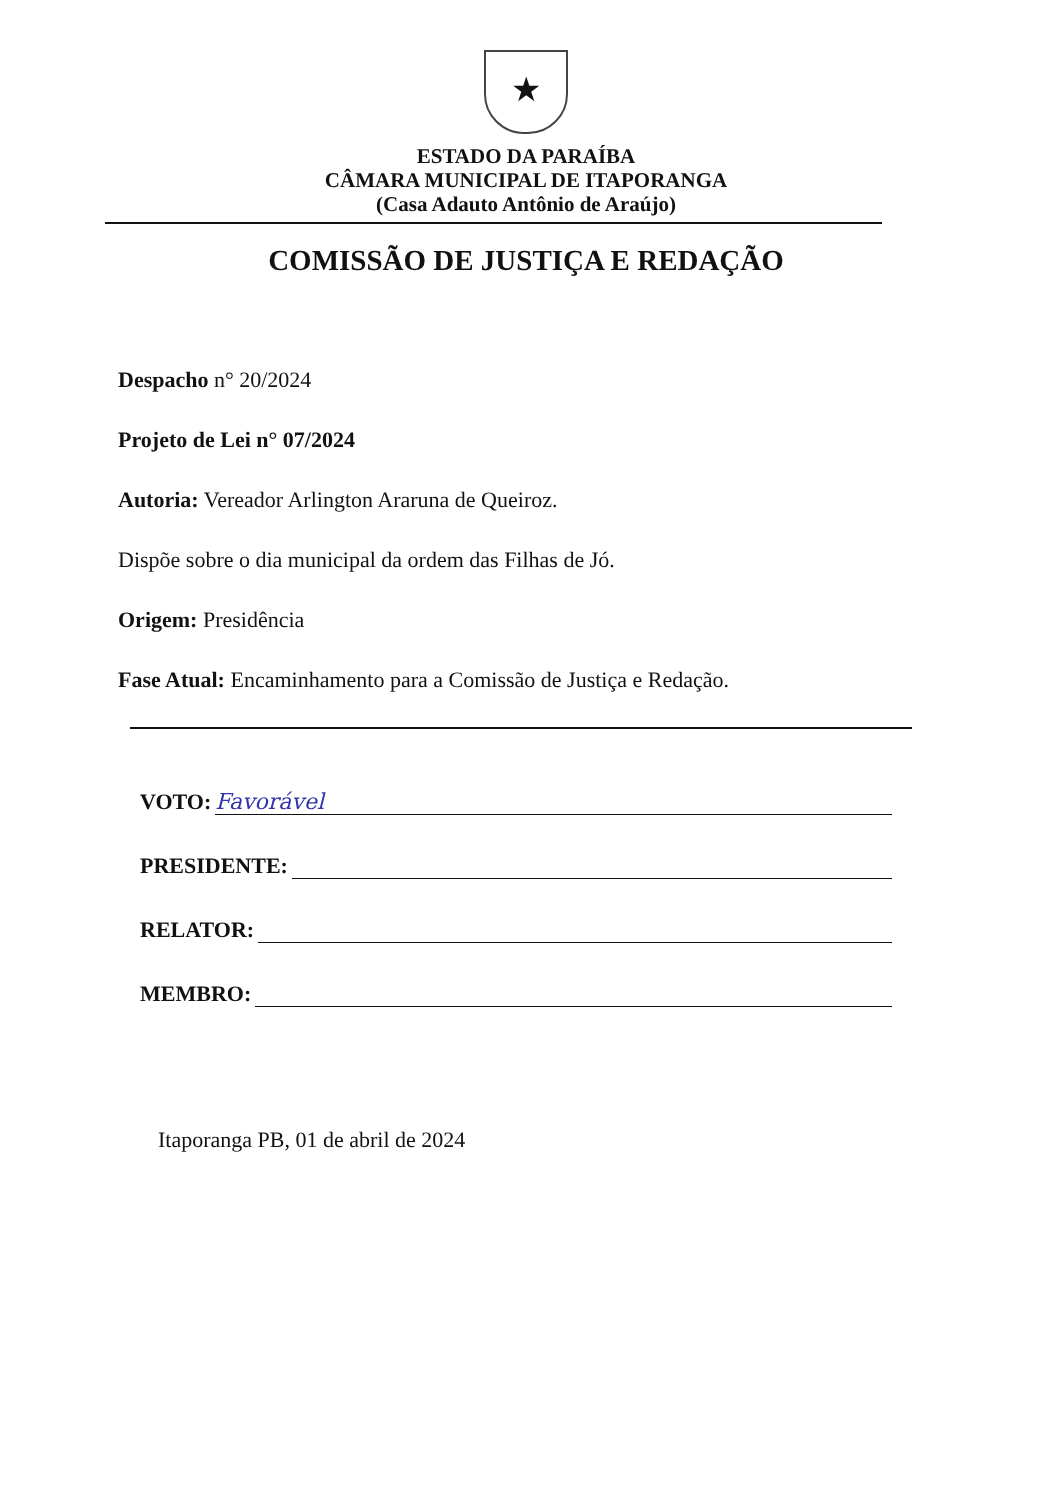★
ESTADO DA PARAÍBA
CÂMARA MUNICIPAL DE ITAPORANGA
(Casa Adauto Antônio de Araújo)
COMISSÃO DE JUSTIÇA E REDAÇÃO
Despacho n° 20/2024
Projeto de Lei n° 07/2024
Autoria: Vereador Arlington Araruna de Queiroz.
Dispõe sobre o dia municipal da ordem das Filhas de Jó.
Origem: Presidência
Fase Atual: Encaminhamento para a Comissão de Justiça e Redação.
VOTO: Favorável
PRESIDENTE:
RELATOR:
MEMBRO:
Itaporanga PB, 01 de abril de 2024